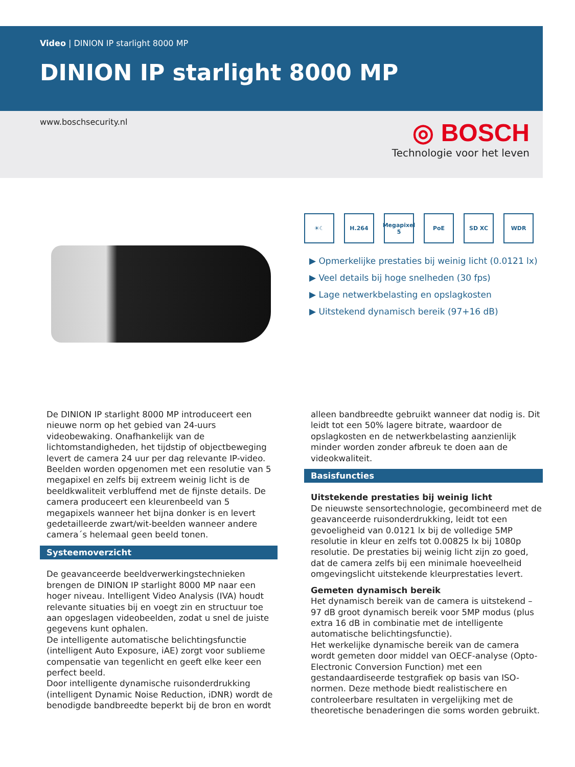Video | DINION IP starlight 8000 MP
DINION IP starlight 8000 MP
www.boschsecurity.nl
◎ BOSCH
Technologie voor het leven
☀☾ H.264 Megapixel 5
PoE SD XC WDR
▶ Opmerkelijke prestaties bij weinig licht (0.0121 lx)
▶ Veel details bij hoge snelheden (30 fps)
▶ Lage netwerkbelasting en opslagkosten
▶ Uitstekend dynamisch bereik (97+16 dB)
De DINION IP starlight 8000 MP introduceert een nieuwe norm op het gebied van 24-uurs videobewaking. Onafhankelijk van de lichtomstandigheden, het tijdstip of objectbeweging levert de camera 24 uur per dag relevante IP-video. Beelden worden opgenomen met een resolutie van 5 megapixel en zelfs bij extreem weinig licht is de beeldkwaliteit verbluffend met de fijnste details. De camera produceert een kleurenbeeld van 5 megapixels wanneer het bijna donker is en levert gedetailleerde zwart/wit-beelden wanneer andere camera´s helemaal geen beeld tonen.
Systeemoverzicht
De geavanceerde beeldverwerkingstechnieken brengen de DINION IP starlight 8000 MP naar een hoger niveau. Intelligent Video Analysis (IVA) houdt relevante situaties bij en voegt zin en structuur toe aan opgeslagen videobeelden, zodat u snel de juiste gegevens kunt ophalen.
De intelligente automatische belichtingsfunctie (intelligent Auto Exposure, iAE) zorgt voor sublieme compensatie van tegenlicht en geeft elke keer een perfect beeld.
Door intelligente dynamische ruisonderdrukking (intelligent Dynamic Noise Reduction, iDNR) wordt de benodigde bandbreedte beperkt bij de bron en wordt
alleen bandbreedte gebruikt wanneer dat nodig is. Dit leidt tot een 50% lagere bitrate, waardoor de opslagkosten en de netwerkbelasting aanzienlijk minder worden zonder afbreuk te doen aan de videokwaliteit.
Basisfuncties
Uitstekende prestaties bij weinig licht
De nieuwste sensortechnologie, gecombineerd met de geavanceerde ruisonderdrukking, leidt tot een gevoeligheid van 0.0121 lx bij de volledige 5MP resolutie in kleur en zelfs tot 0.00825 lx bij 1080p resolutie. De prestaties bij weinig licht zijn zo goed, dat de camera zelfs bij een minimale hoeveelheid omgevingslicht uitstekende kleurprestaties levert.
Gemeten dynamisch bereik
Het dynamisch bereik van de camera is uitstekend – 97 dB groot dynamisch bereik voor 5MP modus (plus extra 16 dB in combinatie met de intelligente automatische belichtingsfunctie).
Het werkelijke dynamische bereik van de camera wordt gemeten door middel van OECF-analyse (Opto-Electronic Conversion Function) met een gestandaardiseerde testgrafiek op basis van ISO-normen. Deze methode biedt realistischere en controleerbare resultaten in vergelijking met de theoretische benaderingen die soms worden gebruikt.